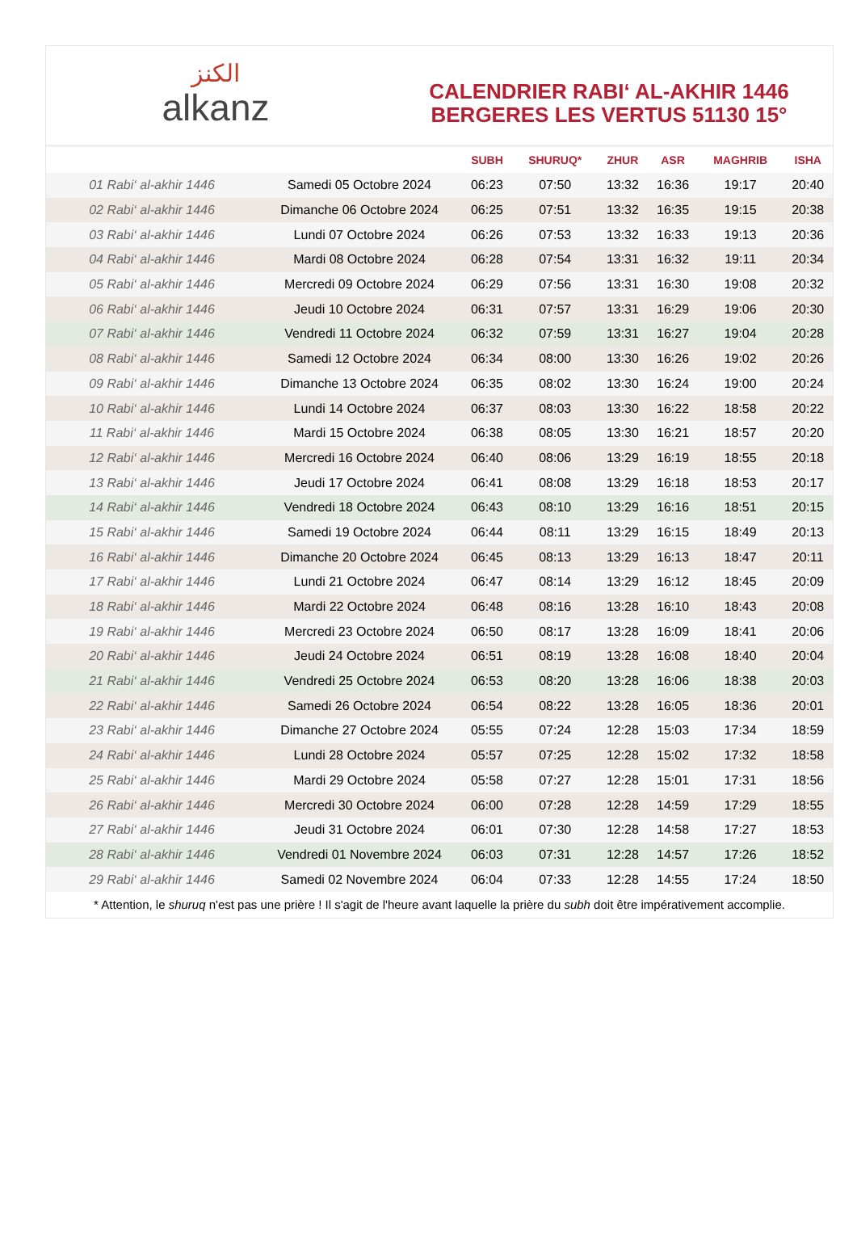ﺍﻟﻜﻨﺰ
alkanz
CALENDRIER RABI‘ AL-AKHIR 1446
BERGERES LES VERTUS 51130 15°
| | | SUBH | SHURUQ* | ZHUR | ASR | MAGHRIB | ISHA |
| --- | --- | --- | --- | --- | --- | --- | --- |
| 01 Rabi‘ al-akhir 1446 | Samedi 05 Octobre 2024 | 06:23 | 07:50 | 13:32 | 16:36 | 19:17 | 20:40 |
| 02 Rabi‘ al-akhir 1446 | Dimanche 06 Octobre 2024 | 06:25 | 07:51 | 13:32 | 16:35 | 19:15 | 20:38 |
| 03 Rabi‘ al-akhir 1446 | Lundi 07 Octobre 2024 | 06:26 | 07:53 | 13:32 | 16:33 | 19:13 | 20:36 |
| 04 Rabi‘ al-akhir 1446 | Mardi 08 Octobre 2024 | 06:28 | 07:54 | 13:31 | 16:32 | 19:11 | 20:34 |
| 05 Rabi‘ al-akhir 1446 | Mercredi 09 Octobre 2024 | 06:29 | 07:56 | 13:31 | 16:30 | 19:08 | 20:32 |
| 06 Rabi‘ al-akhir 1446 | Jeudi 10 Octobre 2024 | 06:31 | 07:57 | 13:31 | 16:29 | 19:06 | 20:30 |
| 07 Rabi‘ al-akhir 1446 | Vendredi 11 Octobre 2024 | 06:32 | 07:59 | 13:31 | 16:27 | 19:04 | 20:28 |
| 08 Rabi‘ al-akhir 1446 | Samedi 12 Octobre 2024 | 06:34 | 08:00 | 13:30 | 16:26 | 19:02 | 20:26 |
| 09 Rabi‘ al-akhir 1446 | Dimanche 13 Octobre 2024 | 06:35 | 08:02 | 13:30 | 16:24 | 19:00 | 20:24 |
| 10 Rabi‘ al-akhir 1446 | Lundi 14 Octobre 2024 | 06:37 | 08:03 | 13:30 | 16:22 | 18:58 | 20:22 |
| 11 Rabi‘ al-akhir 1446 | Mardi 15 Octobre 2024 | 06:38 | 08:05 | 13:30 | 16:21 | 18:57 | 20:20 |
| 12 Rabi‘ al-akhir 1446 | Mercredi 16 Octobre 2024 | 06:40 | 08:06 | 13:29 | 16:19 | 18:55 | 20:18 |
| 13 Rabi‘ al-akhir 1446 | Jeudi 17 Octobre 2024 | 06:41 | 08:08 | 13:29 | 16:18 | 18:53 | 20:17 |
| 14 Rabi‘ al-akhir 1446 | Vendredi 18 Octobre 2024 | 06:43 | 08:10 | 13:29 | 16:16 | 18:51 | 20:15 |
| 15 Rabi‘ al-akhir 1446 | Samedi 19 Octobre 2024 | 06:44 | 08:11 | 13:29 | 16:15 | 18:49 | 20:13 |
| 16 Rabi‘ al-akhir 1446 | Dimanche 20 Octobre 2024 | 06:45 | 08:13 | 13:29 | 16:13 | 18:47 | 20:11 |
| 17 Rabi‘ al-akhir 1446 | Lundi 21 Octobre 2024 | 06:47 | 08:14 | 13:29 | 16:12 | 18:45 | 20:09 |
| 18 Rabi‘ al-akhir 1446 | Mardi 22 Octobre 2024 | 06:48 | 08:16 | 13:28 | 16:10 | 18:43 | 20:08 |
| 19 Rabi‘ al-akhir 1446 | Mercredi 23 Octobre 2024 | 06:50 | 08:17 | 13:28 | 16:09 | 18:41 | 20:06 |
| 20 Rabi‘ al-akhir 1446 | Jeudi 24 Octobre 2024 | 06:51 | 08:19 | 13:28 | 16:08 | 18:40 | 20:04 |
| 21 Rabi‘ al-akhir 1446 | Vendredi 25 Octobre 2024 | 06:53 | 08:20 | 13:28 | 16:06 | 18:38 | 20:03 |
| 22 Rabi‘ al-akhir 1446 | Samedi 26 Octobre 2024 | 06:54 | 08:22 | 13:28 | 16:05 | 18:36 | 20:01 |
| 23 Rabi‘ al-akhir 1446 | Dimanche 27 Octobre 2024 | 05:55 | 07:24 | 12:28 | 15:03 | 17:34 | 18:59 |
| 24 Rabi‘ al-akhir 1446 | Lundi 28 Octobre 2024 | 05:57 | 07:25 | 12:28 | 15:02 | 17:32 | 18:58 |
| 25 Rabi‘ al-akhir 1446 | Mardi 29 Octobre 2024 | 05:58 | 07:27 | 12:28 | 15:01 | 17:31 | 18:56 |
| 26 Rabi‘ al-akhir 1446 | Mercredi 30 Octobre 2024 | 06:00 | 07:28 | 12:28 | 14:59 | 17:29 | 18:55 |
| 27 Rabi‘ al-akhir 1446 | Jeudi 31 Octobre 2024 | 06:01 | 07:30 | 12:28 | 14:58 | 17:27 | 18:53 |
| 28 Rabi‘ al-akhir 1446 | Vendredi 01 Novembre 2024 | 06:03 | 07:31 | 12:28 | 14:57 | 17:26 | 18:52 |
| 29 Rabi‘ al-akhir 1446 | Samedi 02 Novembre 2024 | 06:04 | 07:33 | 12:28 | 14:55 | 17:24 | 18:50 |
* Attention, le shuruq n'est pas une prière ! Il s'agit de l'heure avant laquelle la prière du subh doit être impérativement accomplie.